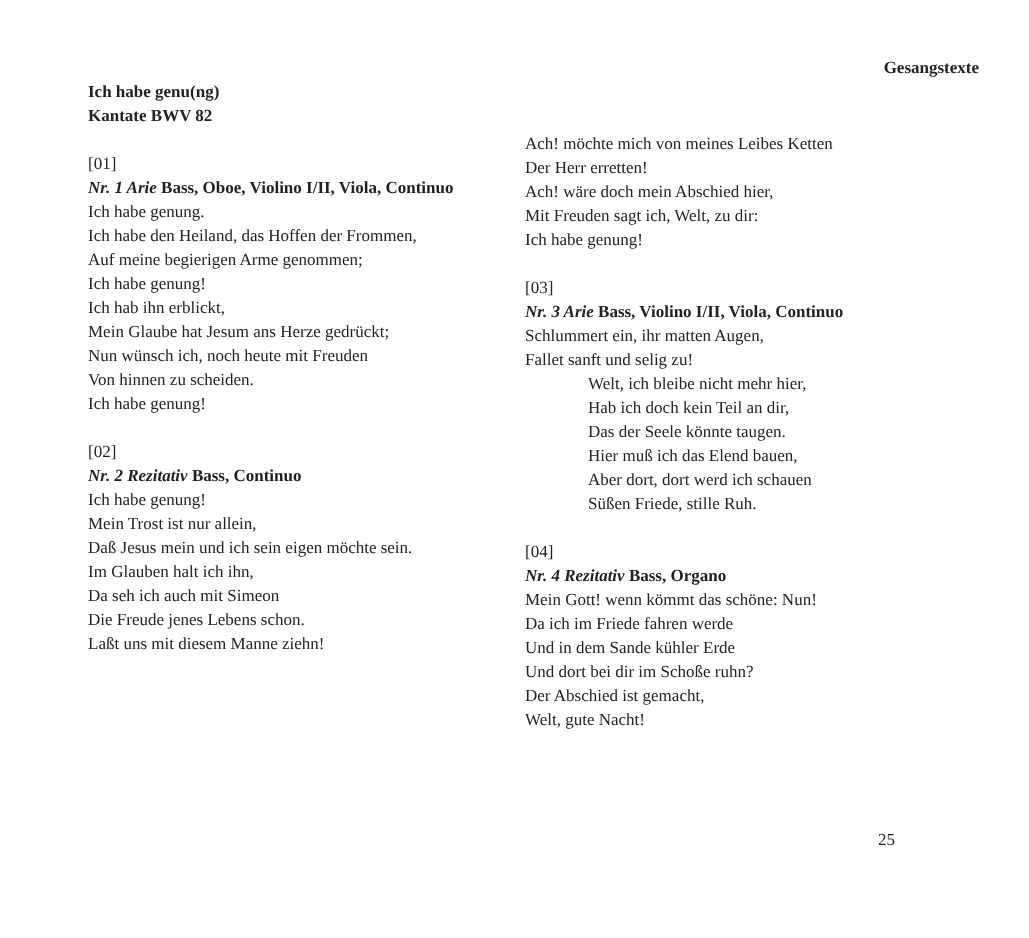Gesangstexte
Ich habe genu(ng)
Kantate BWV 82
[01]
Nr. 1 Arie Bass, Oboe, Violino I/II, Viola, Continuo
Ich habe genung.
Ich habe den Heiland, das Hoffen der Frommen,
Auf meine begierigen Arme genommen;
Ich habe genung!
Ich hab ihn erblickt,
Mein Glaube hat Jesum ans Herze gedrückt;
Nun wünsch ich, noch heute mit Freuden
Von hinnen zu scheiden.
Ich habe genung!
[02]
Nr. 2 Rezitativ Bass, Continuo
Ich habe genung!
Mein Trost ist nur allein,
Daß Jesus mein und ich sein eigen möchte sein.
Im Glauben halt ich ihn,
Da seh ich auch mit Simeon
Die Freude jenes Lebens schon.
Laßt uns mit diesem Manne ziehn!
Ach! möchte mich von meines Leibes Ketten
Der Herr erretten!
Ach! wäre doch mein Abschied hier,
Mit Freuden sagt ich, Welt, zu dir:
Ich habe genung!
[03]
Nr. 3 Arie Bass, Violino I/II, Viola, Continuo
Schlummert ein, ihr matten Augen,
Fallet sanft und selig zu!
Welt, ich bleibe nicht mehr hier,
Hab ich doch kein Teil an dir,
Das der Seele könnte taugen.
Hier muß ich das Elend bauen,
Aber dort, dort werd ich schauen
Süßen Friede, stille Ruh.
[04]
Nr. 4 Rezitativ Bass, Organo
Mein Gott! wenn kömmt das schöne: Nun!
Da ich im Friede fahren werde
Und in dem Sande kühler Erde
Und dort bei dir im Schoße ruhn?
Der Abschied ist gemacht,
Welt, gute Nacht!
25